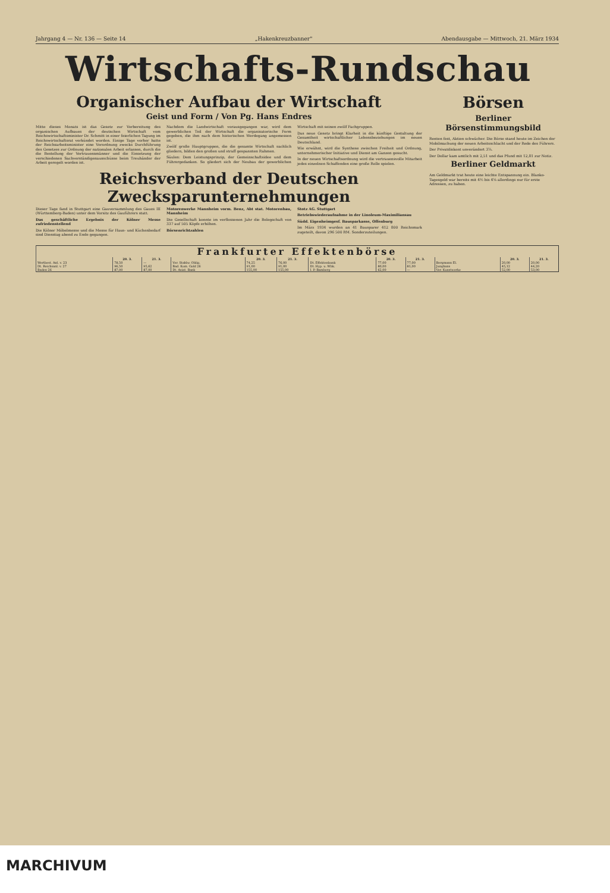Jahrgang 4 — Nr. 136 — Seite 14 „Hakenkreuzbanner" Abendausgabe — Mittwoch, 21. März 1934
Wirtschafts-Rundschau
Organischer Aufbau der Wirtschaft
Geist und Form / Von Pg. Hans Endres
Mitte dieses Monats ist das Gesetz zur Vorbereitung des organischen Aufbaues der deutschen Wirtschaft vom Reichswirtschaftsminister Dr. Schmitt in einer feierlichen Tagung im Reichswirtschaftsrat verkündet worden. Einige Tage vorher hatte der Reichsarbeitsminister eine Verordnung zwecks Durchführung des Gesetzes zur Ordnung der nationalen Arbeit erlassen, durch die die Bestellung der Vertrauensmänner und die Einsetzung der verschiedenen Sachverständigenausschüsse beim Treuhänder der Arbeit geregelt worden ist.
Nachdem die Landwirtschaft vorausgegangen war, wird dem gewerblichen Teil der Wirtschaft die organisatorische Form gegeben, die ihm nach dem historischen Werdegang angemessen ist.
Zwölf große Hauptgruppen, die die gesamte Wirtschaft sachlich gliedern, bilden den großen und straff gespannten Rahmen.
Säulen: Dem Leistungsprinzip, der Gemeinschaftsidee und dem Führergedanken. So gliedert sich der Neubau der gewerblichen Wirtschaft mit seinen zwölf Fachgruppen.
Das neue Gesetz bringt Klarheit in die künftige Gestaltung der Gesamtheit wirtschaftlicher Lebensbeziehungen im neuen Deutschland.
Wie erwähnt, wird die Synthese zwischen Freiheit und Ordnung, unternehmerischer Initiative und Dienst am Ganzen gesucht.
In der neuen Wirtschaftsordnung wird die vertrauensvolle Mitarbeit jedes einzelnen Schaffenden eine große Rolle spielen.
Reichsverband der Deutschen Zwecksparunternehmungen
Dieser Tage fand in Stuttgart eine Gauversammlung des Gaues III (Württemberg-Baden) unter dem Vorsitz des Gauführers statt.
Das geschäftliche Ergebnis der Kölner Messe zufriedenstellend
Die Kölner Möbelmesse und die Messe für Haus- und Küchenbedarf sind Dienstag abend zu Ende gegangen.
Motorenwerke Mannheim vorm. Benz, Abt stat. Motorenbau, Mannheim
Die Gesellschaft konnte im verflossenen Jahr die Belegschaft von 337 auf 505 Köpfe erhöhen.
Börsenrichtzahlen
Stotz AG. Stuttgart
Betriebswiederaufnahme in der Linoleum-Maximiliansau
Südd. Eigenheimgesf. Bausparkasse, Offenburg
Im März 1934 wurden an 41 Bausparer 412 800 Reichsmark zugeteilt, davon 296 500 RM. Sonderzuteilungen.
Börsen
Berliner Börsenstimmungsbild
Renten fest, Aktien schwächer. Die Börse stand heute im Zeichen der Mobilmachung der neuen Arbeitsschlacht und der Rede des Führers.
Der Privatdiskont unverändert 3⅞.
Der Dollar kam amtlich mit 2,51 und das Pfund mit 12,81 zur Notiz.
Berliner Geldmarkt
Am Geldmarkt trat heute eine leichte Entspannung ein. Blanko-Tagesgeld war bereits mit 4½ bis 4⅝ allerdings nur für erste Adressen, zu haben.
| Frankfurter Effektenbörse | | | | | | | | | | | |
| --- | --- | --- | --- | --- | --- | --- | --- | --- | --- | --- | --- |
| | 20. 3. | 21. 3. | | 20. 3. | 21. 3. | | 20. 3. | 21. 3. | | 20. 3. | 21. 3. |
| Wertbest. Anl. v. 23 | 78,50 | — | Ver. Stahlw. Oblig. | 74,25 | 76,00 | Dt. Effektenbank | 77,00 | 77,00 | Bergmann El. | 20,00 | 20,00 |
| Dt. Reichsanl. v. 27 | 96,50 | 95,62 | Bad. Kom. Gold 26 | 91,00 | 91,00 | Dt. Hyp. u. Wbk. | 80,00 | 81,00 | Junghans | 45,12 | 44,20 |
| Baden 26 | 87,00 | 87,00 | Dt. Asiat. Bank | 155,00 | 155,00 | I. P.-Bamberg | 62,00 | — | Ver. Kunstwerke | 52,00 | 53,00 |
MARCHIVUM